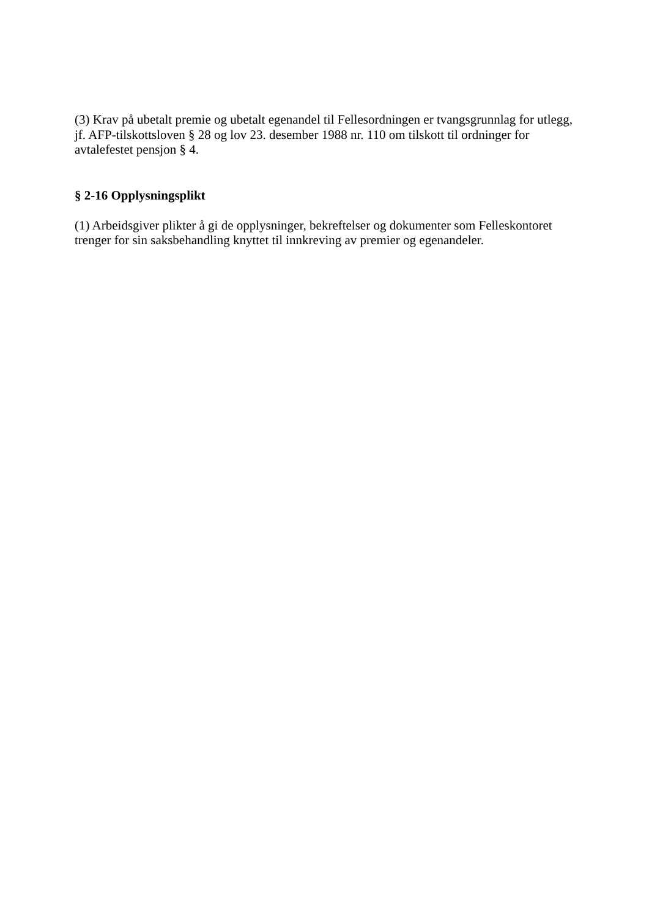(3) Krav på ubetalt premie og ubetalt egenandel til Fellesordningen er tvangsgrunnlag for utlegg, jf. AFP-tilskottsloven § 28 og lov 23. desember 1988 nr. 110 om tilskott til ordninger for avtalefestet pensjon § 4.
§ 2-16 Opplysningsplikt
(1) Arbeidsgiver plikter å gi de opplysninger, bekreftelser og dokumenter som Felleskontoret trenger for sin saksbehandling knyttet til innkreving av premier og egenandeler.